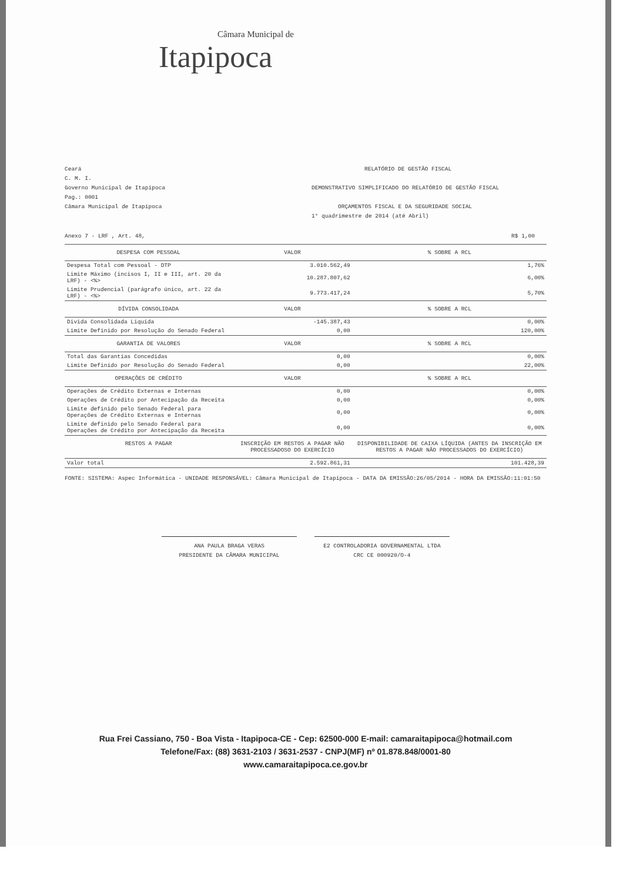Câmara Municipal de
Itapipoca
Ceará
C. M. I.
Governo Municipal de Itapipoca
Pag.: 0001
Câmara Municipal de Itapipoca
RELATÓRIO DE GESTÃO FISCAL
DEMONSTRATIVO SIMPLIFICADO DO RELATÓRIO DE GESTÃO FISCAL
ORÇAMENTOS FISCAL E DA SEGURIDADE SOCIAL
1° quadrimestre de 2014 (até Abril)
Anexo 7 - LRF , Art. 48, R$ 1,00
| DESPESA COM PESSOAL | VALOR | % SOBRE A RCL |
| --- | --- | --- |
| Despesa Total com Pessoal - DTP | 3.010.562,49 | 1,76% |
| Limite Máximo (incisos I, II e III, art. 20 da LRF) - <%> | 10.287.807,62 | 6,00% |
| Limite Prudencial (parágrafo único, art. 22 da LRF) - <%> | 9.773.417,24 | 5,70% |
| DÍVIDA CONSOLIDADA | VALOR | % SOBRE A RCL |
| Divida Consolidada Liquida | -145.387,43 | 0,00% |
| Limite Definido por Resolução do Senado Federal | 0,00 | 120,00% |
| GARANTIA DE VALORES | VALOR | % SOBRE A RCL |
| Total das Garantias Concedidas | 0,00 | 0,00% |
| Limite Definido por Resolução do Senado Federal | 0,00 | 22,00% |
| OPERAÇÕES DE CRÉDITO | VALOR | % SOBRE A RCL |
| Operações de Crédito Externas e Internas | 0,00 | 0,00% |
| Operações de Crédito por Antecipação da Receita | 0,00 | 0,00% |
| Limite definido pelo Senado Federal para Operações de Crédito Externas e Internas | 0,00 | 0,00% |
| Limite definido pelo Senado Federal para Operações de Crédito por Antecipação da Receita | 0,00 | 0,00% |
| RESTOS A PAGAR | INSCRIÇÃO EM RESTOS A PAGAR NÃO PROCESSADOSO DO EXERCÍCIO | DISPONIBILIDADE DE CAIXA LÍQUIDA (ANTES DA INSCRIÇÃO EM RESTOS A PAGAR NÃO PROCESSADOS DO EXERCÍCIO) |
| Valor total | 2.592.861,31 | 101.428,39 |
FONTE: SISTEMA: Aspec Informática - UNIDADE RESPONSÁVEL: Câmara Municipal de Itapipoca - DATA DA EMISSÃO:26/05/2014 - HORA DA EMISSÃO:11:01:50
ANA PAULA BRAGA VERAS
PRESIDENTE DA CÂMARA MUNICIPAL
E2 CONTROLADORIA GOVERNAMENTAL LTDA
CRC CE 000920/O-4
Rua Frei Cassiano, 750 - Boa Vista - Itapipoca-CE - Cep: 62500-000 E-mail: camaraitapipoca@hotmail.com
Telefone/Fax: (88) 3631-2103 / 3631-2537 - CNPJ(MF) nº 01.878.848/0001-80
www.camaraitapipoca.ce.gov.br